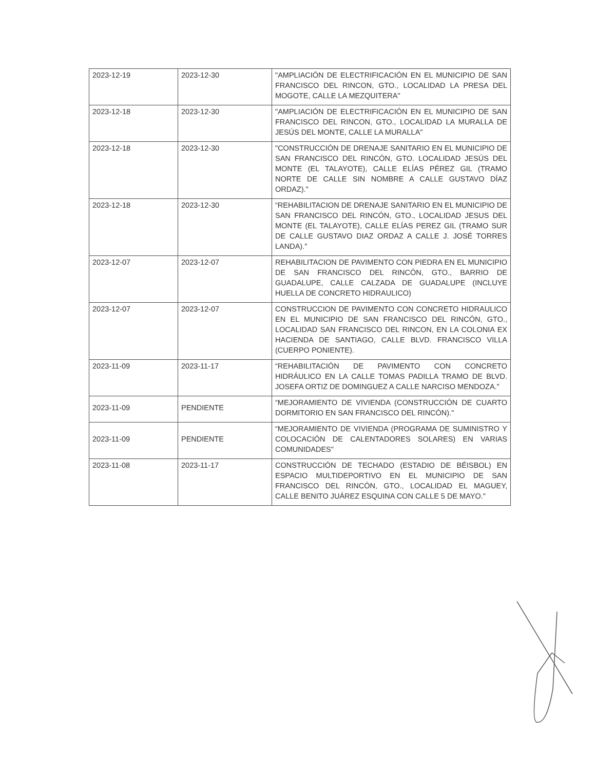| 2023-12-19 | 2023-12-30 | "AMPLIACIÓN DE ELECTRIFICACIÓN EN EL MUNICIPIO DE SAN FRANCISCO DEL RINCON, GTO., LOCALIDAD LA PRESA DEL MOGOTE, CALLE LA MEZQUITERA" |
| 2023-12-18 | 2023-12-30 | "AMPLIACIÓN DE ELECTRIFICACIÓN EN EL MUNICIPIO DE SAN FRANCISCO DEL RINCON, GTO., LOCALIDAD LA MURALLA DE JESÚS DEL MONTE, CALLE LA MURALLA" |
| 2023-12-18 | 2023-12-30 | "CONSTRUCCIÓN DE DRENAJE SANITARIO EN EL MUNICIPIO DE SAN FRANCISCO DEL RINCÓN, GTO. LOCALIDAD JESÚS DEL MONTE (EL TALAYOTE), CALLE ELÍAS PÉREZ GIL (TRAMO NORTE DE CALLE SIN NOMBRE A CALLE GUSTAVO DÍAZ ORDAZ)." |
| 2023-12-18 | 2023-12-30 | “REHABILITACION DE DRENAJE SANITARIO EN EL MUNICIPIO DE SAN FRANCISCO DEL RINCÓN, GTO., LOCALIDAD JESUS DEL MONTE (EL TALAYOTE), CALLE ELÍAS PEREZ GIL (TRAMO SUR DE CALLE GUSTAVO DIAZ ORDAZ A CALLE J. JOSÉ TORRES LANDA)." |
| 2023-12-07 | 2023-12-07 | REHABILITACION DE PAVIMENTO CON PIEDRA EN EL MUNICIPIO DE SAN FRANCISCO DEL RINCÓN, GTO., BARRIO DE GUADALUPE, CALLE CALZADA DE GUADALUPE (INCLUYE HUELLA DE CONCRETO HIDRAULICO) |
| 2023-12-07 | 2023-12-07 | CONSTRUCCION DE PAVIMENTO CON CONCRETO HIDRAULICO EN EL MUNICIPIO DE SAN FRANCISCO DEL RINCÓN, GTO., LOCALIDAD SAN FRANCISCO DEL RINCON, EN LA COLONIA EX HACIENDA DE SANTIAGO, CALLE BLVD. FRANCISCO VILLA (CUERPO PONIENTE). |
| 2023-11-09 | 2023-11-17 | “REHABILITACIÓN DE PAVIMENTO CON CONCRETO HIDRÁULICO EN LA CALLE TOMAS PADILLA TRAMO DE BLVD. JOSEFA ORTIZ DE DOMINGUEZ A CALLE NARCISO MENDOZA." |
| 2023-11-09 | PENDIENTE | “MEJORAMIENTO DE VIVIENDA (CONSTRUCCIÓN DE CUARTO DORMITORIO EN SAN FRANCISCO DEL RINCÓN)." |
| 2023-11-09 | PENDIENTE | “MEJORAMIENTO DE VIVIENDA (PROGRAMA DE SUMINISTRO Y COLOCACIÓN DE CALENTADORES SOLARES) EN VARIAS COMUNIDADES" |
| 2023-11-08 | 2023-11-17 | CONSTRUCCIÓN DE TECHADO (ESTADIO DE BÉISBOL) EN ESPACIO MULTIDEPORTIVO EN EL MUNICIPIO DE SAN FRANCISCO DEL RINCÓN, GTO., LOCALIDAD EL MAGUEY, CALLE BENITO JUÁREZ ESQUINA CON CALLE 5 DE MAYO." |